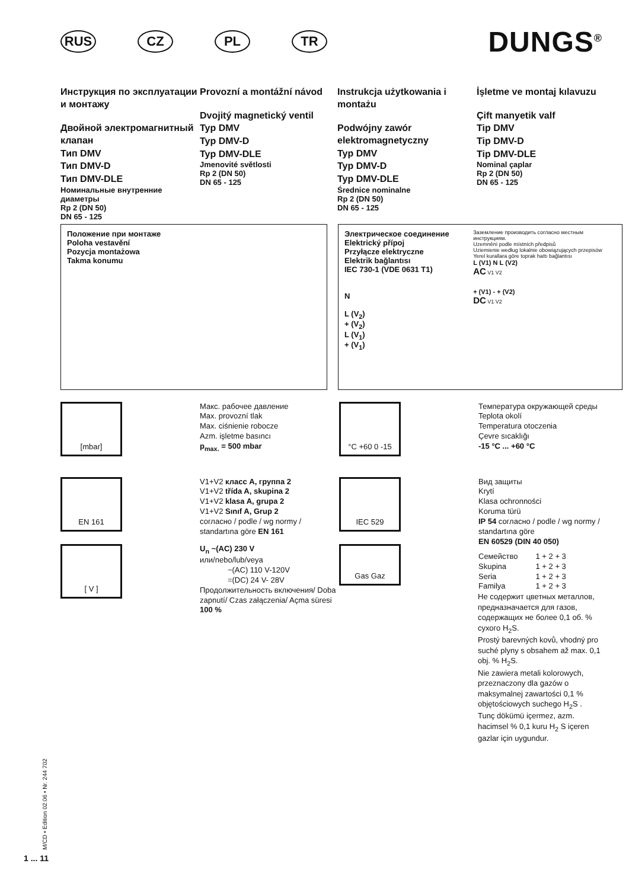RUS CZ PL TR
DUNGS<sup>®</sup>
Инструкция по эксплуатации и монтажу
Двойной электромагнитный клапан
Тип DMV
Тип DMV-D
Тип DMV-DLE
Номинальные внутренние диаметры
Rp 2 (DN 50)
DN 65 - 125
Provozní a montážní návod
Dvojitý magnetický ventil
Typ DMV
Typ DMV-D
Typ DMV-DLE
Jmenovité světlosti
Rp 2 (DN 50)
DN 65 - 125
Instrukcja użytkowania i montażu
Podwójny zawór elektromagnetyczny
Typ DMV
Typ DMV-D
Typ DMV-DLE
Średnice nominalne
Rp 2 (DN 50)
DN 65 - 125
İşletme ve montaj kılavuzu
Çift manyetik valf
Tip DMV
Tip DMV-D
Tip DMV-DLE
Nominal çaplar
Rp 2 (DN 50)
DN 65 - 125
Положение при монтаже
Poloha vestavění
Pozycja montażowa
Takma konumu
Электрическое соединение
Elektrický přípoj
Przyłącze elektryczne
Elektrik bağlantısı
IEC 730-1 (VDE 0631 T1)
N
L (V<sub>2</sub>)
+ (V<sub>2</sub>)
L (V<sub>1</sub>)
+ (V<sub>1</sub>)
Заземление производить согласно местным инструкциям.
Uzemnění podle místních předpisů
Uziemienie według lokalnie obowiązujących przepisów
Yerel kurallara göre toprak hattı bağlantısı
L (V1) N L (V2)
AC V1 V2
+ (V1) - + (V2)
DC V1 V2
[mbar]
Макс. рабочее давление
Max. provozní tlak
Max. ciśnienie robocze
Azm. işletme basıncı
p<sub>max.</sub> = 500 mbar
°C +60 0 -15
Температура окружающей среды
Teplota okolí
Temperatura otoczenia
Çevre sıcaklığı
-15 °C ... +60 °C
EN 161
V1+V2 класс A, группа 2
V1+V2 třída A, skupina 2
V1+V2 klasa A, grupa 2
V1+V2 Sınıf A, Grup 2
согласно / podle / wg normy / standartına göre EN 161
IEC 529
Вид защиты
Krytí
Klasa ochronności
Koruma türü
IP 54 согласно / podle / wg normy / standartına göre
EN 60529 (DIN 40 050)
| Семейство | 1 + 2 + 3 |
| Skupina | 1 + 2 + 3 |
| Seria | 1 + 2 + 3 |
| Familya | 1 + 2 + 3 |
[ V ]
U<sub>n</sub> ~(AC) 230 V
или/nebo/lub/veya
~(AC) 110 V-120V
=(DC) 24 V- 28V
Продолжительность включения/ Doba zapnutí/ Czas załączenia/ Açma süresi 100 %
Gas Gaz
Не содержит цветных металлов, предназначается для газов, содержащих не более 0,1 об. % сухого H<sub>2</sub>S.
Prostý barevných kovů, vhodný pro suché plyny s obsahem až max. 0,1 obj. % H<sub>2</sub>S.
Nie zawiera metali kolorowych, przeznaczony dla gazów o maksymalnej zawartości 0,1 % objętościowych suchego H<sub>2</sub>S .
Tunç dökümü içermez, azm. hacimsel % 0,1 kuru H<sub>2</sub> S içeren gazlar için uygundur.
M/CD • Edition 02.06 • Nr. 244 702
1 ... 11